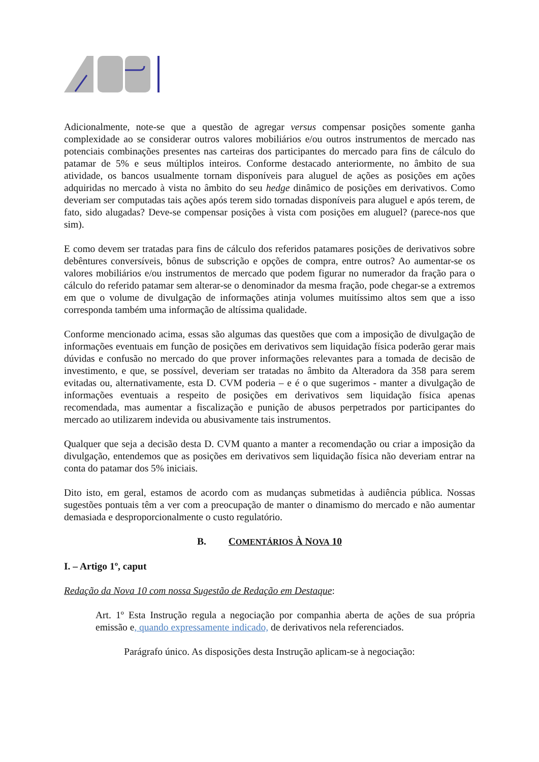Adicionalmente, note-se que a questão de agregar versus compensar posições somente ganha complexidade ao se considerar outros valores mobiliários e/ou outros instrumentos de mercado nas potenciais combinações presentes nas carteiras dos participantes do mercado para fins de cálculo do patamar de 5% e seus múltiplos inteiros. Conforme destacado anteriormente, no âmbito de sua atividade, os bancos usualmente tornam disponíveis para aluguel de ações as posições em ações adquiridas no mercado à vista no âmbito do seu hedge dinâmico de posições em derivativos. Como deveriam ser computadas tais ações após terem sido tornadas disponíveis para aluguel e após terem, de fato, sido alugadas? Deve-se compensar posições à vista com posições em aluguel? (parece-nos que sim).
E como devem ser tratadas para fins de cálculo dos referidos patamares posições de derivativos sobre debêntures conversíveis, bônus de subscrição e opções de compra, entre outros? Ao aumentar-se os valores mobiliários e/ou instrumentos de mercado que podem figurar no numerador da fração para o cálculo do referido patamar sem alterar-se o denominador da mesma fração, pode chegar-se a extremos em que o volume de divulgação de informações atinja volumes muitíssimo altos sem que a isso corresponda também uma informação de altíssima qualidade.
Conforme mencionado acima, essas são algumas das questões que com a imposição de divulgação de informações eventuais em função de posições em derivativos sem liquidação física poderão gerar mais dúvidas e confusão no mercado do que prover informações relevantes para a tomada de decisão de investimento, e que, se possível, deveriam ser tratadas no âmbito da Alteradora da 358 para serem evitadas ou, alternativamente, esta D. CVM poderia – e é o que sugerimos - manter a divulgação de informações eventuais a respeito de posições em derivativos sem liquidação física apenas recomendada, mas aumentar a fiscalização e punição de abusos perpetrados por participantes do mercado ao utilizarem indevida ou abusivamente tais instrumentos.
Qualquer que seja a decisão desta D. CVM quanto a manter a recomendação ou criar a imposição da divulgação, entendemos que as posições em derivativos sem liquidação física não deveriam entrar na conta do patamar dos 5% iniciais.
Dito isto, em geral, estamos de acordo com as mudanças submetidas à audiência pública. Nossas sugestões pontuais têm a ver com a preocupação de manter o dinamismo do mercado e não aumentar demasiada e desproporcionalmente o custo regulatório.
B. COMENTÁRIOS À NOVA 10
I. – Artigo 1º, caput
Redação da Nova 10 com nossa Sugestão de Redação em Destaque:
Art. 1º Esta Instrução regula a negociação por companhia aberta de ações de sua própria emissão e, quando expressamente indicado, de derivativos nela referenciados.
Parágrafo único. As disposições desta Instrução aplicam-se à negociação: